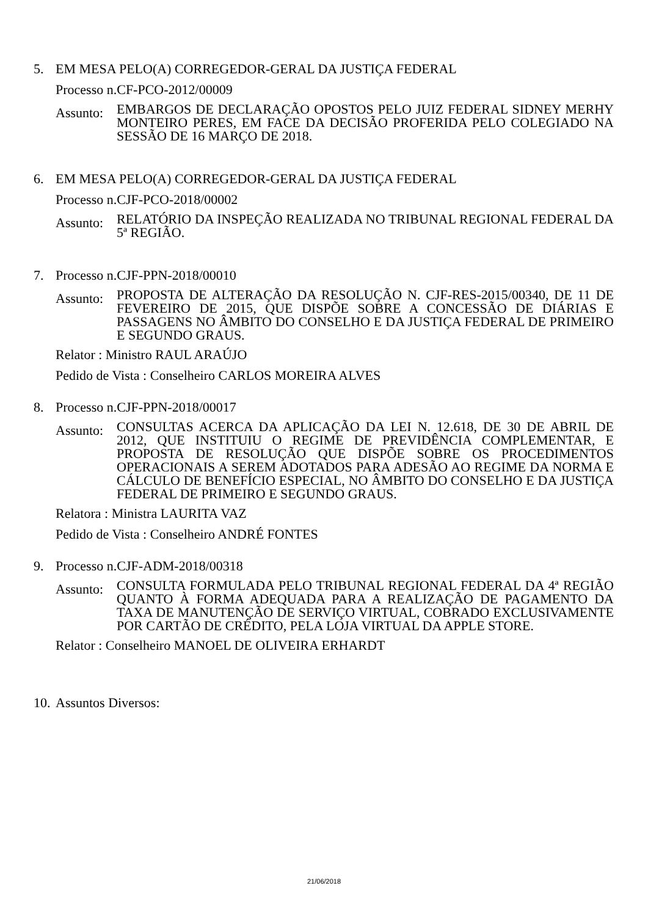5. EM MESA PELO(A) CORREGEDOR-GERAL DA JUSTIÇA FEDERAL
Processo n.CF-PCO-2012/00009
Assunto:
EMBARGOS DE DECLARAÇÃO OPOSTOS PELO JUIZ FEDERAL SIDNEY MERHY MONTEIRO PERES, EM FACE DA DECISÃO PROFERIDA PELO COLEGIADO NA SESSÃO DE 16 MARÇO DE 2018.
6. EM MESA PELO(A) CORREGEDOR-GERAL DA JUSTIÇA FEDERAL
Processo n.CJF-PCO-2018/00002
Assunto:
RELATÓRIO DA INSPEÇÃO REALIZADA NO TRIBUNAL REGIONAL FEDERAL DA 5ª REGIÃO.
7. Processo n.CJF-PPN-2018/00010
Assunto:
PROPOSTA DE ALTERAÇÃO DA RESOLUÇÃO N. CJF-RES-2015/00340, DE 11 DE FEVEREIRO DE 2015, QUE DISPÕE SOBRE A CONCESSÃO DE DIÁRIAS E PASSAGENS NO ÂMBITO DO CONSELHO E DA JUSTIÇA FEDERAL DE PRIMEIRO E SEGUNDO GRAUS.
Relator : Ministro RAUL ARAÚJO
Pedido de Vista : Conselheiro CARLOS MOREIRA ALVES
8. Processo n.CJF-PPN-2018/00017
Assunto:
CONSULTAS ACERCA DA APLICAÇÃO DA LEI N. 12.618, DE 30 DE ABRIL DE 2012, QUE INSTITUIU O REGIME DE PREVIDÊNCIA COMPLEMENTAR, E PROPOSTA DE RESOLUÇÃO QUE DISPÕE SOBRE OS PROCEDIMENTOS OPERACIONAIS A SEREM ADOTADOS PARA ADESÃO AO REGIME DA NORMA E CÁLCULO DE BENEFÍCIO ESPECIAL, NO ÂMBITO DO CONSELHO E DA JUSTIÇA FEDERAL DE PRIMEIRO E SEGUNDO GRAUS.
Relatora : Ministra LAURITA VAZ
Pedido de Vista : Conselheiro ANDRÉ FONTES
9. Processo n.CJF-ADM-2018/00318
Assunto:
CONSULTA FORMULADA PELO TRIBUNAL REGIONAL FEDERAL DA 4ª REGIÃO QUANTO À FORMA ADEQUADA PARA A REALIZAÇÃO DE PAGAMENTO DA TAXA DE MANUTENÇÃO DE SERVIÇO VIRTUAL, COBRADO EXCLUSIVAMENTE POR CARTÃO DE CRÉDITO, PELA LOJA VIRTUAL DA APPLE STORE.
Relator : Conselheiro MANOEL DE OLIVEIRA ERHARDT
10.
Assuntos Diversos:
21/06/2018